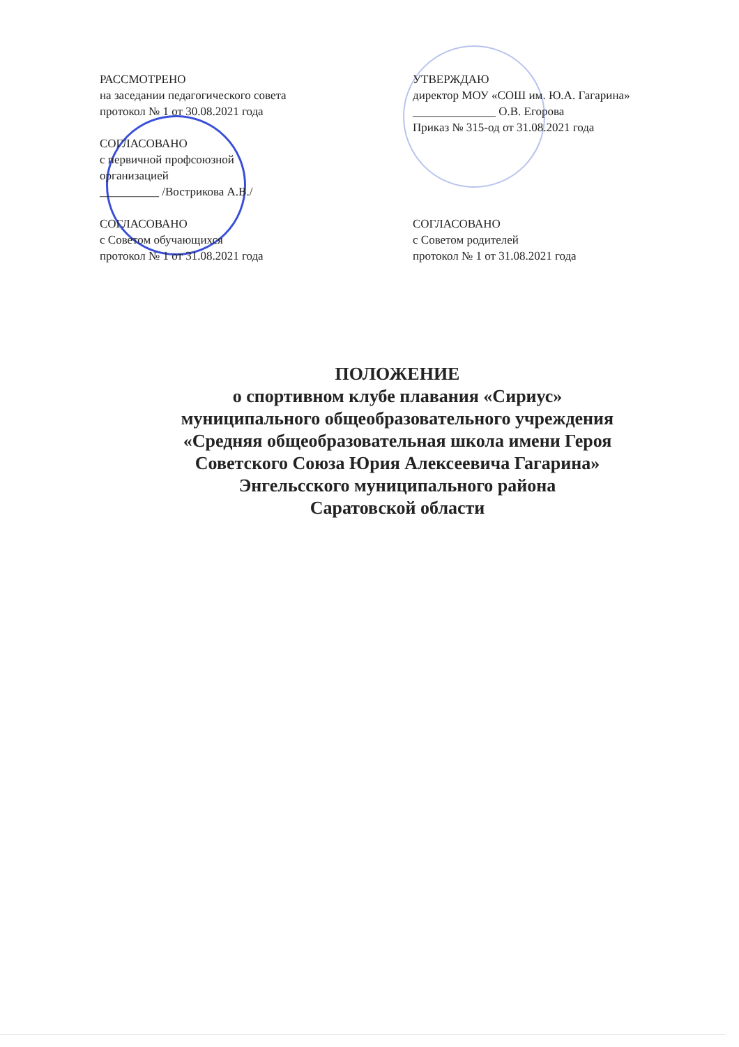РАССМОТРЕНО
на заседании педагогического совета
протокол № 1 от 30.08.2021 года
СОГЛАСОВАНО
с первичной профсоюзной
организацией
__________ /Вострикова А.В./
СОГЛАСОВАНО
с Советом обучающихся
протокол № 1 от 31.08.2021 года
УТВЕРЖДАЮ
директор МОУ «СОШ им. Ю.А. Гагарина»
______________ О.В. Егорова
Приказ № 315-од от 31.08.2021 года
СОГЛАСОВАНО
с Советом родителей
протокол № 1 от 31.08.2021 года
ПОЛОЖЕНИЕ
о спортивном клубе плавания «Сириус»
муниципального общеобразовательного учреждения
«Средняя общеобразовательная школа имени Героя
Советского Союза Юрия Алексеевича Гагарина»
Энгельсского муниципального района
Саратовской области